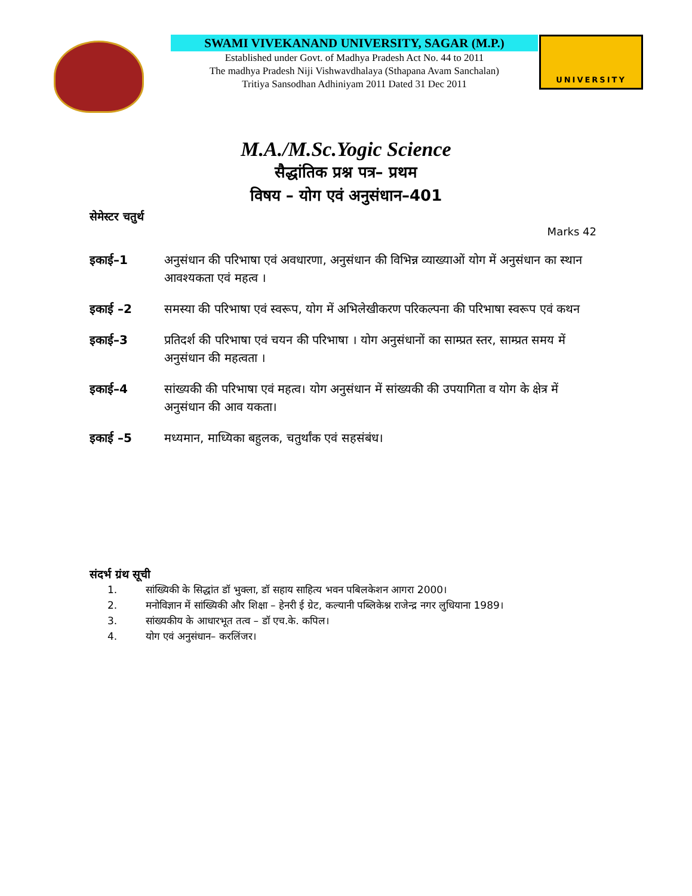SWAMI VIVEKANAND UNIVERSITY, SAGAR (M.P.)
Established under Govt. of Madhya Pradesh Act No. 44 to 2011
The madhya Pradesh Niji Vishwavdhalaya (Sthapana Avam Sanchalan)
Tritiya Sansodhan Adhiniyam 2011 Dated 31 Dec 2011
UNIVERSITY
M.A./M.Sc.Yogic Science
सैद्धांतिक प्रश्न पत्र– प्रथम
विषय – योग एवं अनुसंधान–401
सेमेस्टर चतुर्थ
Marks 42
इकाई–1 अनुसंधान की परिभाषा एवं अवधारणा, अनुसंधान की विभिन्न व्याख्याओं योग में अनुसंधान का स्थान आवश्यकता एवं महत्व ।
इकाई –2 समस्या की परिभाषा एवं स्वरूप, योग में अभिलेखीकरण परिकल्पना की परिभाषा स्वरूप एवं कथन
इकाई–3 प्रतिदर्श की परिभाषा एवं चयन की परिभाषा । योग अनुसंधानों का साम्प्रत स्तर, साम्प्रत समय में अनुसंधान की महत्वता ।
इकाई–4 सांख्यकी की परिभाषा एवं महत्व। योग अनुसंधान में सांख्यकी की उपयागिता व योग के क्षेत्र में अनुसंधान की आव यकता।
इकाई –5 मध्यमान, माध्यिका बहुलक, चतुर्थांक एवं सहसंबंध।
संदर्भ ग्रंथ सूची
1. सांख्यिकी के सिद्धांत डॉ भुक्ला, डॉ सहाय साहित्य भवन पबिलकेशन आगरा 2000।
2. मनोविज्ञान में सांख्यिकी और शिक्षा – हेनरी ई ग्रेट, कल्यानी पब्लिकेश्न राजेन्द्र नगर लुधियाना 1989।
3. सांख्यकीय के आधारभूत तत्व – डॉ एच.के. कपिल।
4. योग एवं अनुसंधान– करलिंजर।